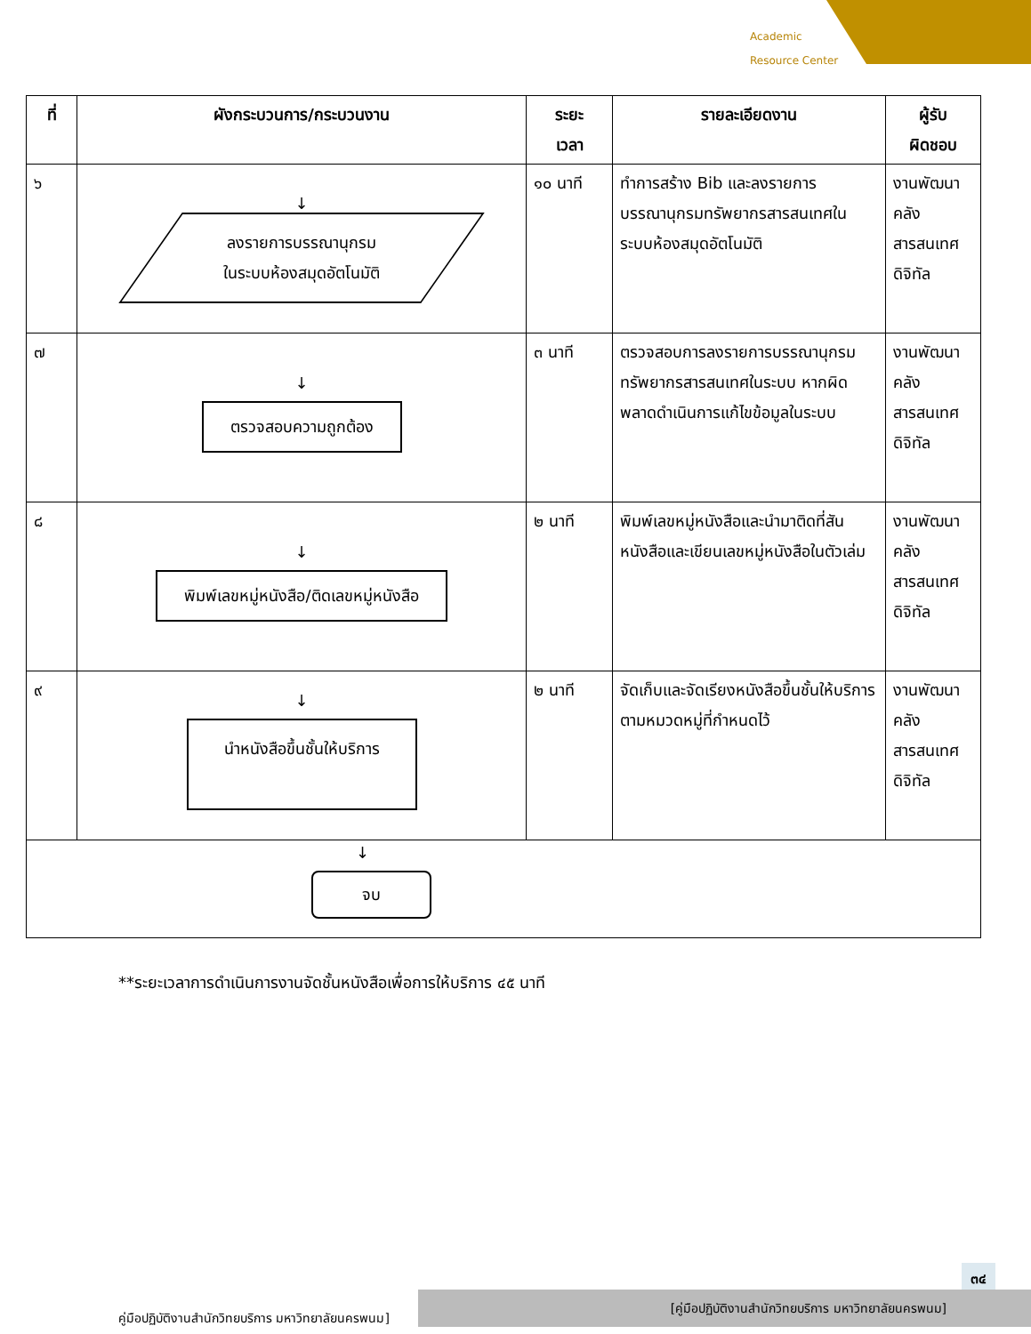Academic
Resource Center
| ที่ | ผังกระบวนการ/กระบวนงาน | ระยะ เวลา | รายละเอียดงาน | ผู้รับ ผิดชอบ |
| --- | --- | --- | --- | --- |
| ๖ | ↓ ลงรายการบรรณานุกรม ในระบบห้องสมุดอัตโนมัติ | ๑๐ นาที | ทำการสร้าง Bib และลงรายการบรรณานุกรมทรัพยากรสารสนเทศในระบบห้องสมุดอัตโนมัติ | งานพัฒนาคลังสารสนเทศดิจิทัล |
| ๗ | ↓ ตรวจสอบความถูกต้อง | ๓ นาที | ตรวจสอบการลงรายการบรรณานุกรมทรัพยากรสารสนเทศในระบบ หากผิดพลาดดำเนินการแก้ไขข้อมูลในระบบ | งานพัฒนาคลังสารสนเทศดิจิทัล |
| ๘ | ↓ พิมพ์เลขหมู่หนังสือ/ติดเลขหมู่หนังสือ | ๒ นาที | พิมพ์เลขหมู่หนังสือและนำมาติดที่สันหนังสือและเขียนเลขหมู่หนังสือในตัวเล่ม | งานพัฒนาคลังสารสนเทศดิจิทัล |
| ๙ | ↓ นำหนังสือขึ้นชั้นให้บริการ | ๒ นาที | จัดเก็บและจัดเรียงหนังสือขึ้นชั้นให้บริการตามหมวดหมู่ที่กำหนดไว้ | งานพัฒนาคลังสารสนเทศดิจิทัล |
| ↓ จบ | | | | |
**ระยะเวลาการดำเนินการงานจัดชั้นหนังสือเพื่อการให้บริการ ๔๕ นาที
๓๔
[คู่มือปฏิบัติงานสำนักวิทยบริการ มหาวิทยาลัยนครพนม]
คู่มือปฏิบัติงานสำนักวิทยบริการ มหาวิทยาลัยนครพนม]